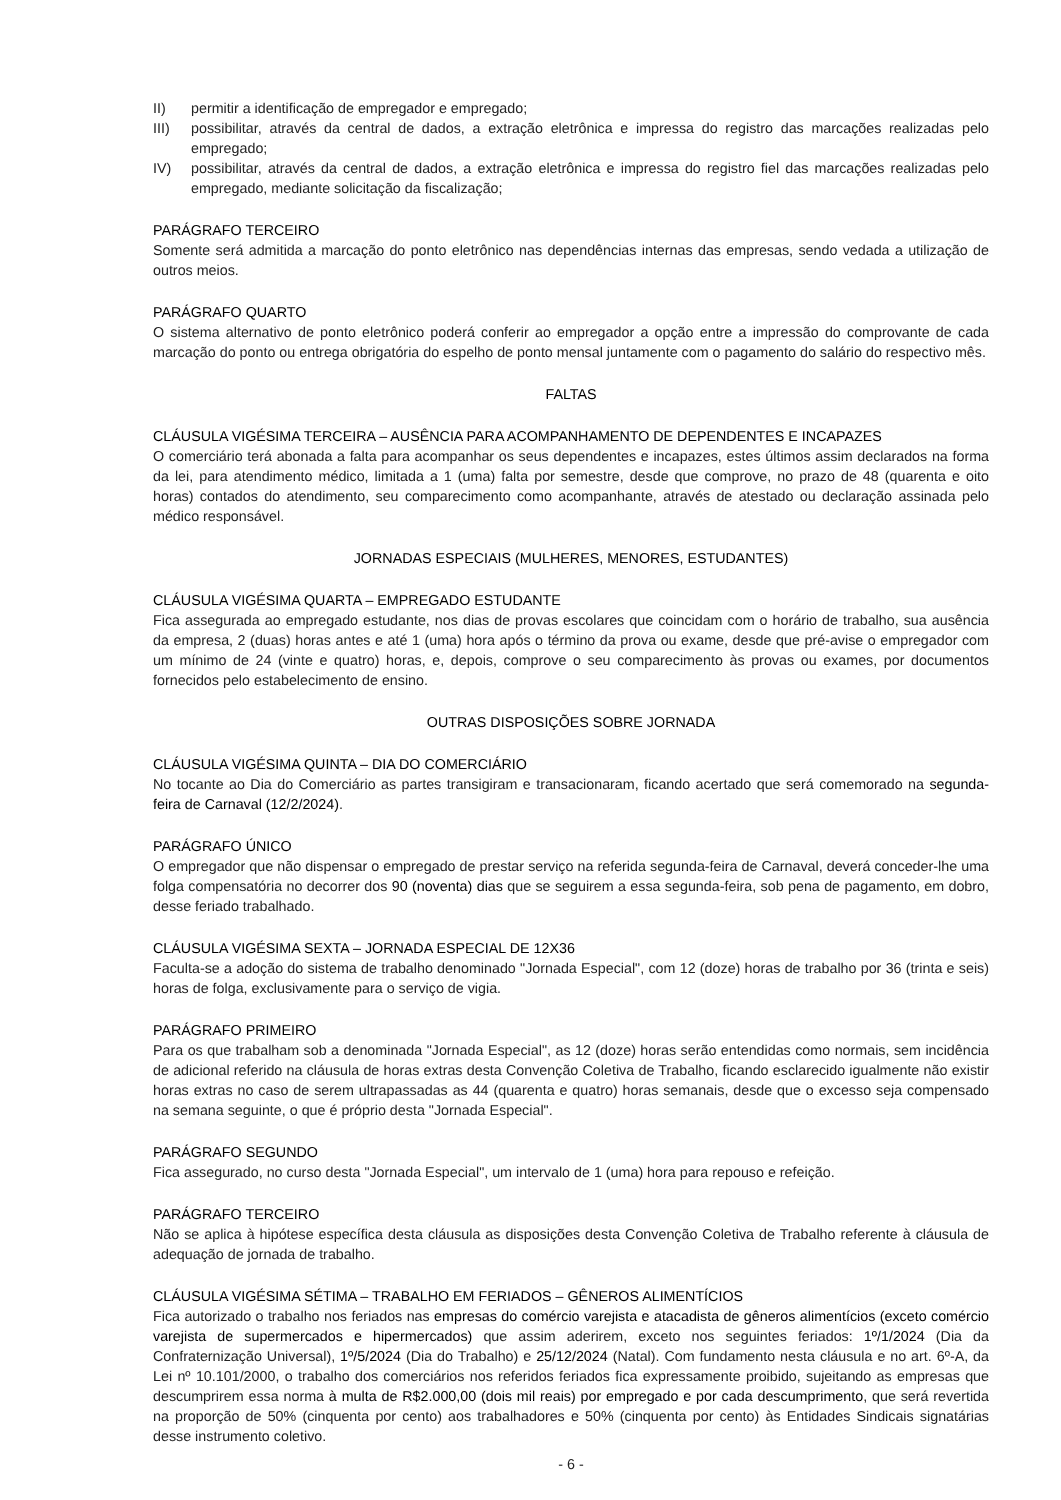II) permitir a identificação de empregador e empregado;
III) possibilitar, através da central de dados, a extração eletrônica e impressa do registro das marcações realizadas pelo empregado;
IV) possibilitar, através da central de dados, a extração eletrônica e impressa do registro fiel das marcações realizadas pelo empregado, mediante solicitação da fiscalização;
PARÁGRAFO TERCEIRO
Somente será admitida a marcação do ponto eletrônico nas dependências internas das empresas, sendo vedada a utilização de outros meios.
PARÁGRAFO QUARTO
O sistema alternativo de ponto eletrônico poderá conferir ao empregador a opção entre a impressão do comprovante de cada marcação do ponto ou entrega obrigatória do espelho de ponto mensal juntamente com o pagamento do salário do respectivo mês.
FALTAS
CLÁUSULA VIGÉSIMA TERCEIRA – AUSÊNCIA PARA ACOMPANHAMENTO DE DEPENDENTES E INCAPAZES
O comerciário terá abonada a falta para acompanhar os seus dependentes e incapazes, estes últimos assim declarados na forma da lei, para atendimento médico, limitada a 1 (uma) falta por semestre, desde que comprove, no prazo de 48 (quarenta e oito horas) contados do atendimento, seu comparecimento como acompanhante, através de atestado ou declaração assinada pelo médico responsável.
JORNADAS ESPECIAIS (MULHERES, MENORES, ESTUDANTES)
CLÁUSULA VIGÉSIMA QUARTA – EMPREGADO ESTUDANTE
Fica assegurada ao empregado estudante, nos dias de provas escolares que coincidam com o horário de trabalho, sua ausência da empresa, 2 (duas) horas antes e até 1 (uma) hora após o término da prova ou exame, desde que pré-avise o empregador com um mínimo de 24 (vinte e quatro) horas, e, depois, comprove o seu comparecimento às provas ou exames, por documentos fornecidos pelo estabelecimento de ensino.
OUTRAS DISPOSIÇÕES SOBRE JORNADA
CLÁUSULA VIGÉSIMA QUINTA – DIA DO COMERCIÁRIO
No tocante ao Dia do Comerciário as partes transigiram e transacionaram, ficando acertado que será comemorado na segunda-feira de Carnaval (12/2/2024).
PARÁGRAFO ÚNICO
O empregador que não dispensar o empregado de prestar serviço na referida segunda-feira de Carnaval, deverá conceder-lhe uma folga compensatória no decorrer dos 90 (noventa) dias que se seguirem a essa segunda-feira, sob pena de pagamento, em dobro, desse feriado trabalhado.
CLÁUSULA VIGÉSIMA SEXTA – JORNADA ESPECIAL DE 12X36
Faculta-se a adoção do sistema de trabalho denominado "Jornada Especial", com 12 (doze) horas de trabalho por 36 (trinta e seis) horas de folga, exclusivamente para o serviço de vigia.
PARÁGRAFO PRIMEIRO
Para os que trabalham sob a denominada "Jornada Especial", as 12 (doze) horas serão entendidas como normais, sem incidência de adicional referido na cláusula de horas extras desta Convenção Coletiva de Trabalho, ficando esclarecido igualmente não existir horas extras no caso de serem ultrapassadas as 44 (quarenta e quatro) horas semanais, desde que o excesso seja compensado na semana seguinte, o que é próprio desta "Jornada Especial".
PARÁGRAFO SEGUNDO
Fica assegurado, no curso desta "Jornada Especial", um intervalo de 1 (uma) hora para repouso e refeição.
PARÁGRAFO TERCEIRO
Não se aplica à hipótese específica desta cláusula as disposições desta Convenção Coletiva de Trabalho referente à cláusula de adequação de jornada de trabalho.
CLÁUSULA VIGÉSIMA SÉTIMA – TRABALHO EM FERIADOS – GÊNEROS ALIMENTÍCIOS
Fica autorizado o trabalho nos feriados nas empresas do comércio varejista e atacadista de gêneros alimentícios (exceto comércio varejista de supermercados e hipermercados) que assim aderirem, exceto nos seguintes feriados: 1º/1/2024 (Dia da Confraternização Universal), 1º/5/2024 (Dia do Trabalho) e 25/12/2024 (Natal). Com fundamento nesta cláusula e no art. 6º-A, da Lei nº 10.101/2000, o trabalho dos comerciários nos referidos feriados fica expressamente proibido, sujeitando as empresas que descumprirem essa norma à multa de R$2.000,00 (dois mil reais) por empregado e por cada descumprimento, que será revertida na proporção de 50% (cinquenta por cento) aos trabalhadores e 50% (cinquenta por cento) às Entidades Sindicais signatárias desse instrumento coletivo.
- 6 -